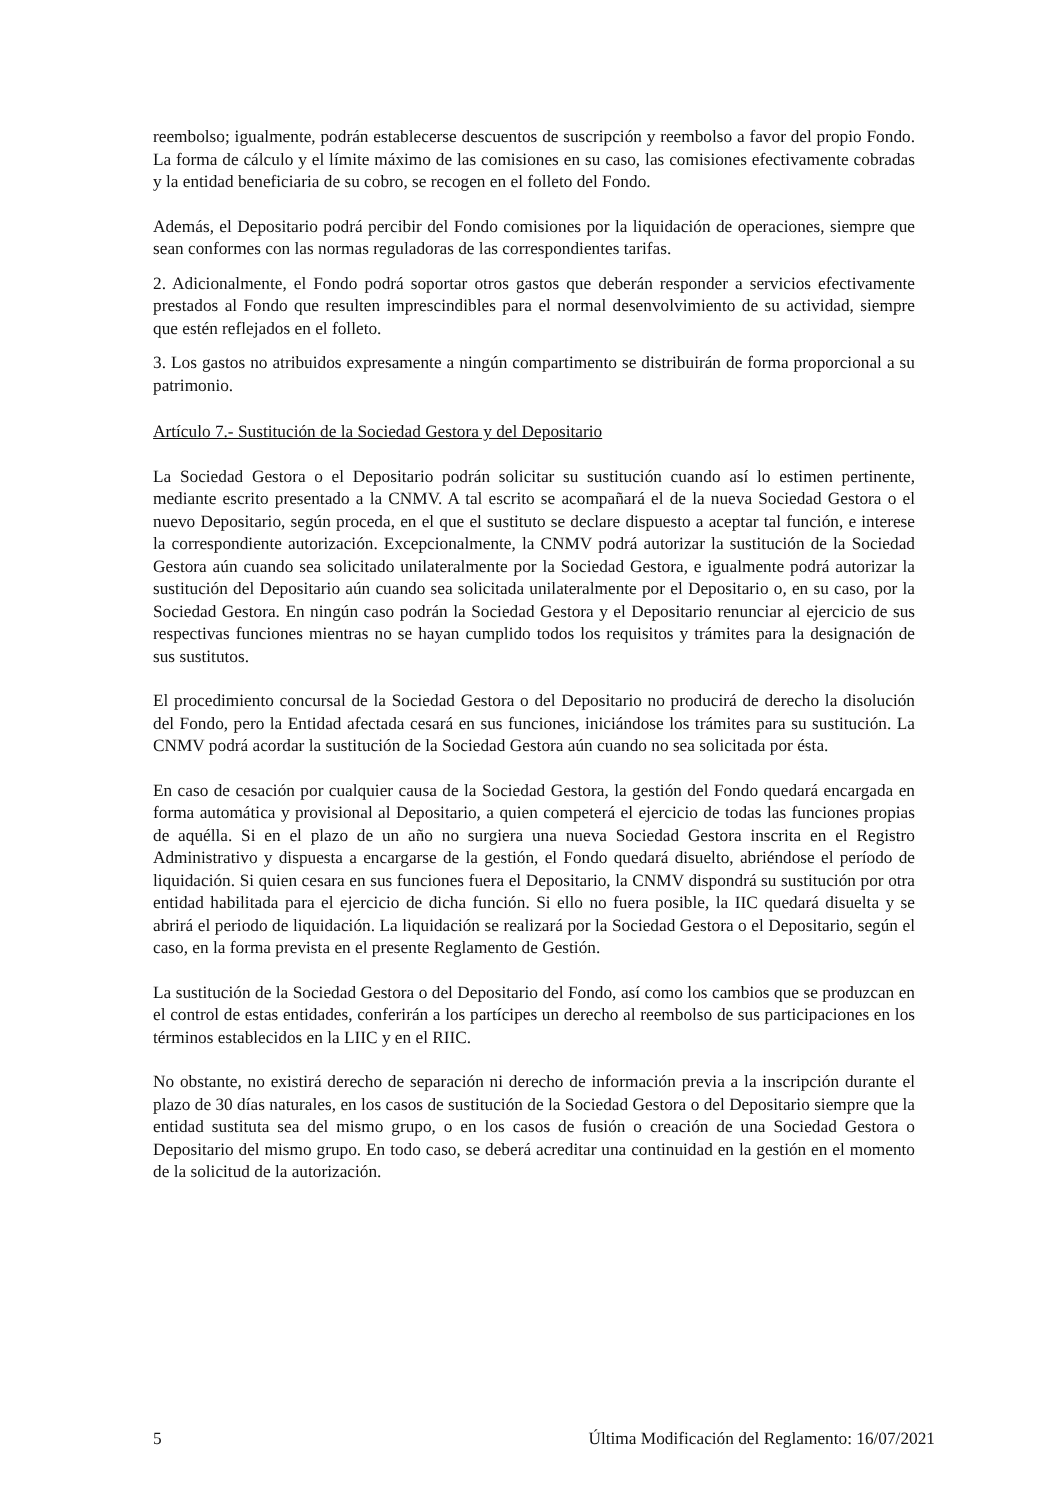reembolso; igualmente, podrán establecerse descuentos de suscripción y reembolso a favor del propio Fondo. La forma de cálculo y el límite máximo de las comisiones en su caso, las comisiones efectivamente cobradas y la entidad beneficiaria de su cobro, se recogen en el folleto del Fondo.
Además, el Depositario podrá percibir del Fondo comisiones por la liquidación de operaciones, siempre que sean conformes con las normas reguladoras de las correspondientes tarifas.
2. Adicionalmente, el Fondo podrá soportar otros gastos que deberán responder a servicios efectivamente prestados al Fondo que resulten imprescindibles para el normal desenvolvimiento de su actividad, siempre que estén reflejados en el folleto.
3. Los gastos no atribuidos expresamente a ningún compartimento se distribuirán de forma proporcional a su patrimonio.
Artículo 7.- Sustitución de la Sociedad Gestora y del Depositario
La Sociedad Gestora o el Depositario podrán solicitar su sustitución cuando así lo estimen pertinente, mediante escrito presentado a la CNMV. A tal escrito se acompañará el de la nueva Sociedad Gestora o el nuevo Depositario, según proceda, en el que el sustituto se declare dispuesto a aceptar tal función, e interese la correspondiente autorización. Excepcionalmente, la CNMV podrá autorizar la sustitución de la Sociedad Gestora aún cuando sea solicitado unilateralmente por la Sociedad Gestora, e igualmente podrá autorizar la sustitución del Depositario aún cuando sea solicitada unilateralmente por el Depositario o, en su caso, por la Sociedad Gestora. En ningún caso podrán la Sociedad Gestora y el Depositario renunciar al ejercicio de sus respectivas funciones mientras no se hayan cumplido todos los requisitos y trámites para la designación de sus sustitutos.
El procedimiento concursal de la Sociedad Gestora o del Depositario no producirá de derecho la disolución del Fondo, pero la Entidad afectada cesará en sus funciones, iniciándose los trámites para su sustitución. La CNMV podrá acordar la sustitución de la Sociedad Gestora aún cuando no sea solicitada por ésta.
En caso de cesación por cualquier causa de la Sociedad Gestora, la gestión del Fondo quedará encargada en forma automática y provisional al Depositario, a quien competerá el ejercicio de todas las funciones propias de aquélla. Si en el plazo de un año no surgiera una nueva Sociedad Gestora inscrita en el Registro Administrativo y dispuesta a encargarse de la gestión, el Fondo quedará disuelto, abriéndose el período de liquidación. Si quien cesara en sus funciones fuera el Depositario, la CNMV dispondrá su sustitución por otra entidad habilitada para el ejercicio de dicha función. Si ello no fuera posible, la IIC quedará disuelta y se abrirá el periodo de liquidación. La liquidación se realizará por la Sociedad Gestora o el Depositario, según el caso, en la forma prevista en el presente Reglamento de Gestión.
La sustitución de la Sociedad Gestora o del Depositario del Fondo, así como los cambios que se produzcan en el control de estas entidades, conferirán a los partícipes un derecho al reembolso de sus participaciones en los términos establecidos en la LIIC y en el RIIC.
No obstante, no existirá derecho de separación ni derecho de información previa a la inscripción durante el plazo de 30 días naturales, en los casos de sustitución de la Sociedad Gestora o del Depositario siempre que la entidad sustituta sea del mismo grupo, o en los casos de fusión o creación de una Sociedad Gestora o Depositario del mismo grupo. En todo caso, se deberá acreditar una continuidad en la gestión en el momento de la solicitud de la autorización.
5 Última Modificación del Reglamento: 16/07/2021